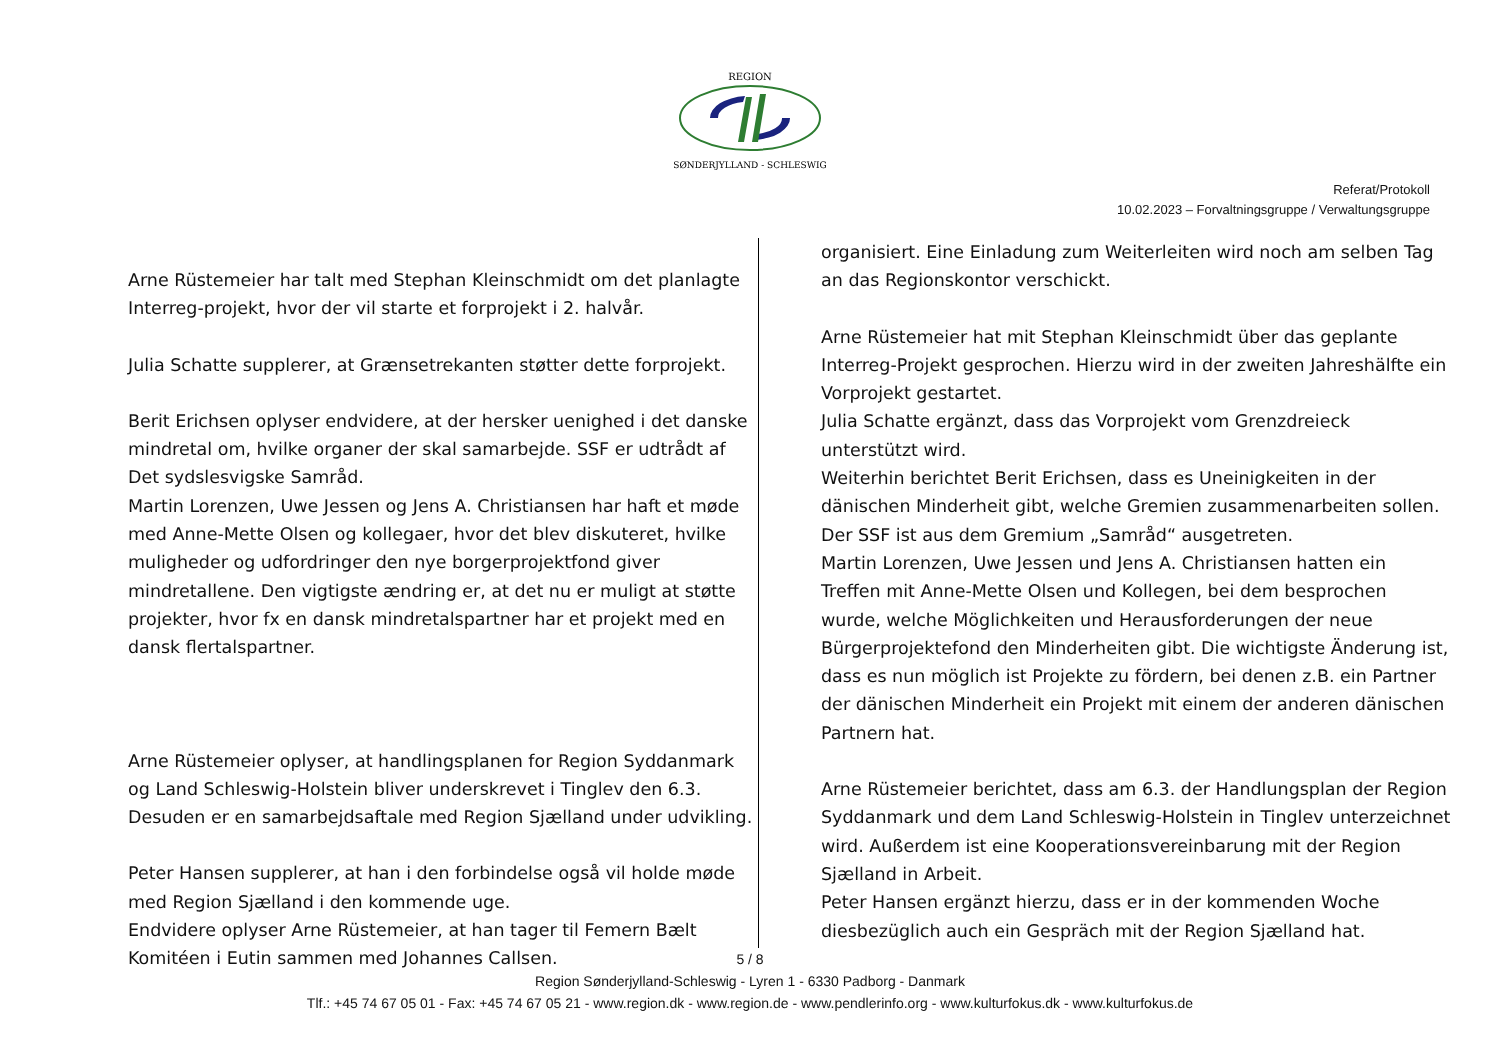REGION
SØNDERJYLLAND - SCHLESWIG
Referat/Protokoll
10.02.2023 – Forvaltningsgruppe / Verwaltungsgruppe
Arne Rüstemeier har talt med Stephan Kleinschmidt om det planlagte Interreg-projekt, hvor der vil starte et forprojekt i 2. halvår.
Julia Schatte supplerer, at Grænsetrekanten støtter dette forprojekt.
Berit Erichsen oplyser endvidere, at der hersker uenighed i det danske mindretal om, hvilke organer der skal samarbejde. SSF er udtrådt af Det sydslesvigske Samråd.
Martin Lorenzen, Uwe Jessen og Jens A. Christiansen har haft et møde med Anne-Mette Olsen og kollegaer, hvor det blev diskuteret, hvilke muligheder og udfordringer den nye borgerprojektfond giver mindretallene. Den vigtigste ændring er, at det nu er muligt at støtte projekter, hvor fx en dansk mindretalspartner har et projekt med en dansk flertalspartner.
Arne Rüstemeier oplyser, at handlingsplanen for Region Syddanmark og Land Schleswig-Holstein bliver underskrevet i Tinglev den 6.3. Desuden er en samarbejdsaftale med Region Sjælland under udvikling.
Peter Hansen supplerer, at han i den forbindelse også vil holde møde med Region Sjælland i den kommende uge.
Endvidere oplyser Arne Rüstemeier, at han tager til Femern Bælt Komitéen i Eutin sammen med Johannes Callsen.
organisiert. Eine Einladung zum Weiterleiten wird noch am selben Tag an das Regionskontor verschickt.
Arne Rüstemeier hat mit Stephan Kleinschmidt über das geplante Interreg-Projekt gesprochen. Hierzu wird in der zweiten Jahreshälfte ein Vorprojekt gestartet.
Julia Schatte ergänzt, dass das Vorprojekt vom Grenzdreieck unterstützt wird.
Weiterhin berichtet Berit Erichsen, dass es Uneinigkeiten in der dänischen Minderheit gibt, welche Gremien zusammenarbeiten sollen. Der SSF ist aus dem Gremium „Samråd“ ausgetreten.
Martin Lorenzen, Uwe Jessen und Jens A. Christiansen hatten ein Treffen mit Anne-Mette Olsen und Kollegen, bei dem besprochen wurde, welche Möglichkeiten und Herausforderungen der neue Bürgerprojektefond den Minderheiten gibt. Die wichtigste Änderung ist, dass es nun möglich ist Projekte zu fördern, bei denen z.B. ein Partner der dänischen Minderheit ein Projekt mit einem der anderen dänischen Partnern hat.
Arne Rüstemeier berichtet, dass am 6.3. der Handlungsplan der Region Syddanmark und dem Land Schleswig-Holstein in Tinglev unterzeichnet wird. Außerdem ist eine Kooperationsvereinbarung mit der Region Sjælland in Arbeit.
Peter Hansen ergänzt hierzu, dass er in der kommenden Woche diesbezüglich auch ein Gespräch mit der Region Sjælland hat.
5 / 8
Region Sønderjylland-Schleswig - Lyren 1 - 6330 Padborg - Danmark
Tlf.: +45 74 67 05 01 - Fax: +45 74 67 05 21 - www.region.dk - www.region.de - www.pendlerinfo.org - www.kulturfokus.dk - www.kulturfokus.de